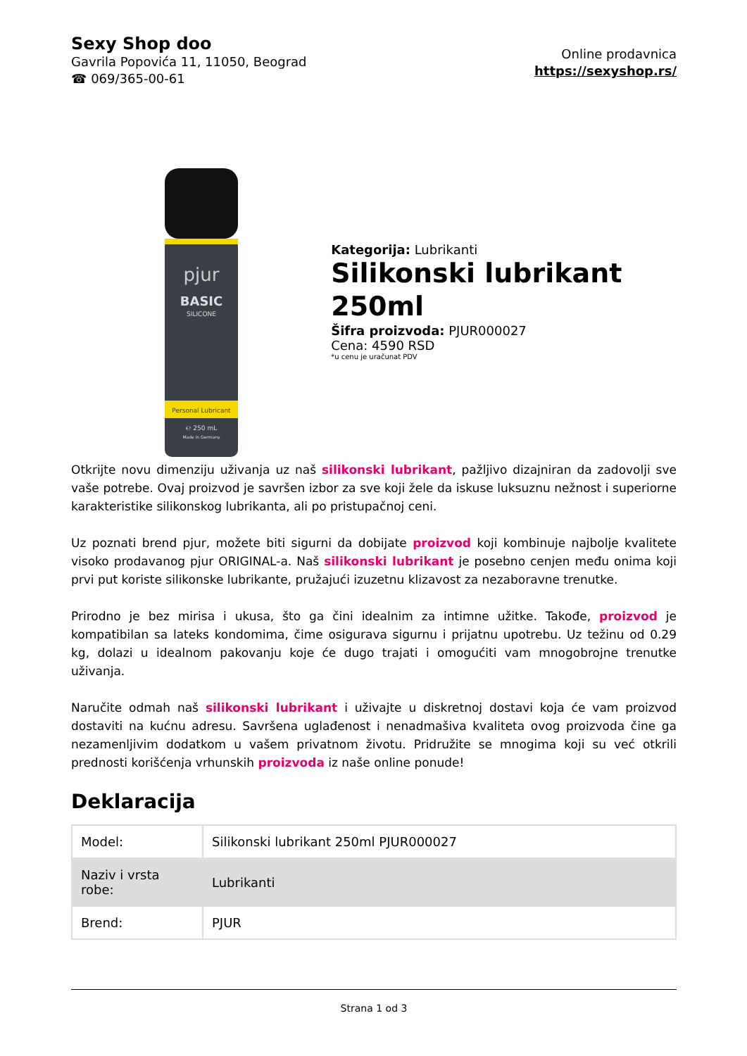Sexy Shop doo
Gavrila Popovića 11, 11050, Beograd
☎ 069/365-00-61
Online prodavnica
https://sexyshop.rs/
pjur
BASIC
SILICONE
Personal Lubricant
℮ 250 mL
Made in Germany
Kategorija: Lubrikanti
Silikonski lubrikant 250ml
Šifra proizvoda: PJUR000027
Cena: 4590 RSD
*u cenu je uračunat PDV
Otkrijte novu dimenziju uživanja uz naš silikonski lubrikant, pažljivo dizajniran da zadovolji sve vaše potrebe. Ovaj proizvod je savršen izbor za sve koji žele da iskuse luksuznu nežnost i superiorne karakteristike silikonskog lubrikanta, ali po pristupačnoj ceni.
Uz poznati brend pjur, možete biti sigurni da dobijate proizvod koji kombinuje najbolje kvalitete visoko prodavanog pjur ORIGINAL-a. Naš silikonski lubrikant je posebno cenjen među onima koji prvi put koriste silikonske lubrikante, pružajući izuzetnu klizavost za nezaboravne trenutke.
Prirodno je bez mirisa i ukusa, što ga čini idealnim za intimne užitke. Takođe, proizvod je kompatibilan sa lateks kondomima, čime osigurava sigurnu i prijatnu upotrebu. Uz težinu od 0.29 kg, dolazi u idealnom pakovanju koje će dugo trajati i omogućiti vam mnogobrojne trenutke uživanja.
Naručite odmah naš silikonski lubrikant i uživajte u diskretnoj dostavi koja će vam proizvod dostaviti na kućnu adresu. Savršena uglađenost i nenadmašiva kvaliteta ovog proizvoda čine ga nezamenljivim dodatkom u vašem privatnom životu. Pridružite se mnogima koji su već otkrili prednosti korišćenja vrhunskih proizvoda iz naše online ponude!
Deklaracija
| Model: | Silikonski lubrikant 250ml PJUR000027 |
| Naziv i vrsta robe: | Lubrikanti |
| Brend: | PJUR |
Strana 1 od 3